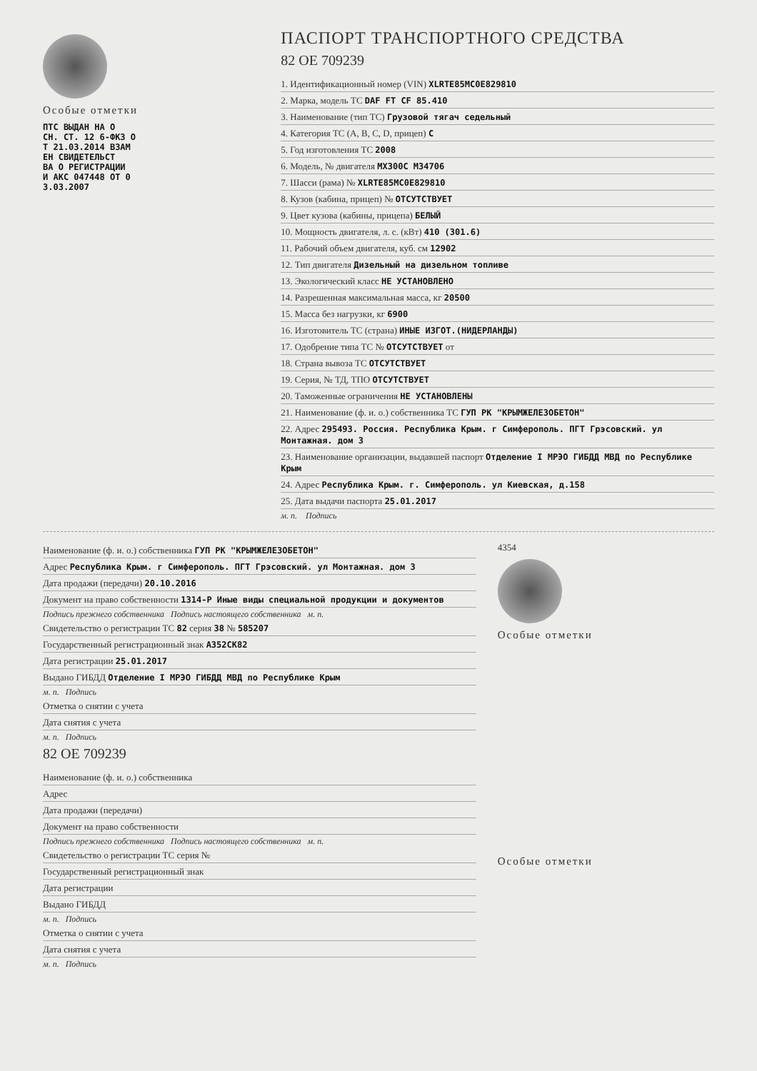Особые отметки
ПТС ВЫДАН НА О
СН. СТ. 12 6-ФКЗ О
Т 21.03.2014 ВЗАМ
ЕН СВИДЕТЕЛЬСТ
ВА О РЕГИСТРАЦИИ
И АКС 047448 ОТ 0
3.03.2007
ПАСПОРТ ТРАНСПОРТНОГО СРЕДСТВА
82 ОЕ 709239
1. Идентификационный номер (VIN) XLRTE85MC0E829810
2. Марка, модель ТС DAF FT CF 85.410
3. Наименование (тип ТС) Грузовой тягач седельный
4. Категория ТС (A, B, C, D, прицеп) C
5. Год изготовления ТС 2008
6. Модель, № двигателя MX300C M34706
7. Шасси (рама) № XLRTE85MC0E829810
8. Кузов (кабина, прицеп) № ОТСУТСТВУЕТ
9. Цвет кузова (кабины, прицепа) БЕЛЫЙ
10. Мощность двигателя, л. с. (кВт) 410 (301.6)
11. Рабочий объем двигателя, куб. см 12902
12. Тип двигателя Дизельный на дизельном топливе
13. Экологический класс НЕ УСТАНОВЛЕНО
14. Разрешенная максимальная масса, кг 20500
15. Масса без нагрузки, кг 6900
16. Изготовитель ТС (страна) ИНЫЕ ИЗГОТ.(НИДЕРЛАНДЫ)
17. Одобрение типа ТС № ОТСУТСТВУЕТ от
18. Страна вывоза ТС ОТСУТСТВУЕТ
19. Серия, № ТД, ТПО ОТСУТСТВУЕТ
20. Таможенные ограничения НЕ УСТАНОВЛЕНЫ
21. Наименование (ф. и. о.) собственника ТС ГУП РК "КРЫМЖЕЛЕЗОБЕТОН"
22. Адрес 295493. Россия. Республика Крым. г Симферополь. ПГТ Грэсовский. ул Монтажная. дом 3
23. Наименование организации, выдавшей паспорт Отделение I МРЭО ГИБДД МВД по Республике Крым
24. Адрес Республика Крым. г. Симферополь. ул Киевская, д.158
25. Дата выдачи паспорта 25.01.2017
м. п. Подпись
Наименование (ф. и. о.) собственника ГУП РК "КРЫМЖЕЛЕЗОБЕТОН"
Адрес Республика Крым. г Симферополь. ПГТ Грэсовский. ул Монтажная. дом 3
Дата продажи (передачи) 20.10.2016
Документ на право собственности 1314-Р Иные виды специальной продукции и документов
Подпись прежнего собственника Подпись настоящего собственника м. п.
Свидетельство о регистрации ТС 82 серия 38 № 585207
Государственный регистрационный знак А352СК82
Дата регистрации 25.01.2017
Выдано ГИБДД Отделение I МРЭО ГИБДД МВД по Республике Крым
м. п. Подпись
Отметка о снятии с учета
Дата снятия с учета
м. п. Подпись
82 ОЕ 709239
Наименование (ф. и. о.) собственника
Адрес
Дата продажи (передачи)
Документ на право собственности
Подпись прежнего собственника Подпись настоящего собственника м. п.
Свидетельство о регистрации ТС серия №
Государственный регистрационный знак
Дата регистрации
Выдано ГИБДД
м. п. Подпись
Отметка о снятии с учета
Дата снятия с учета
м. п. Подпись
4354
Особые отметки
Особые отметки